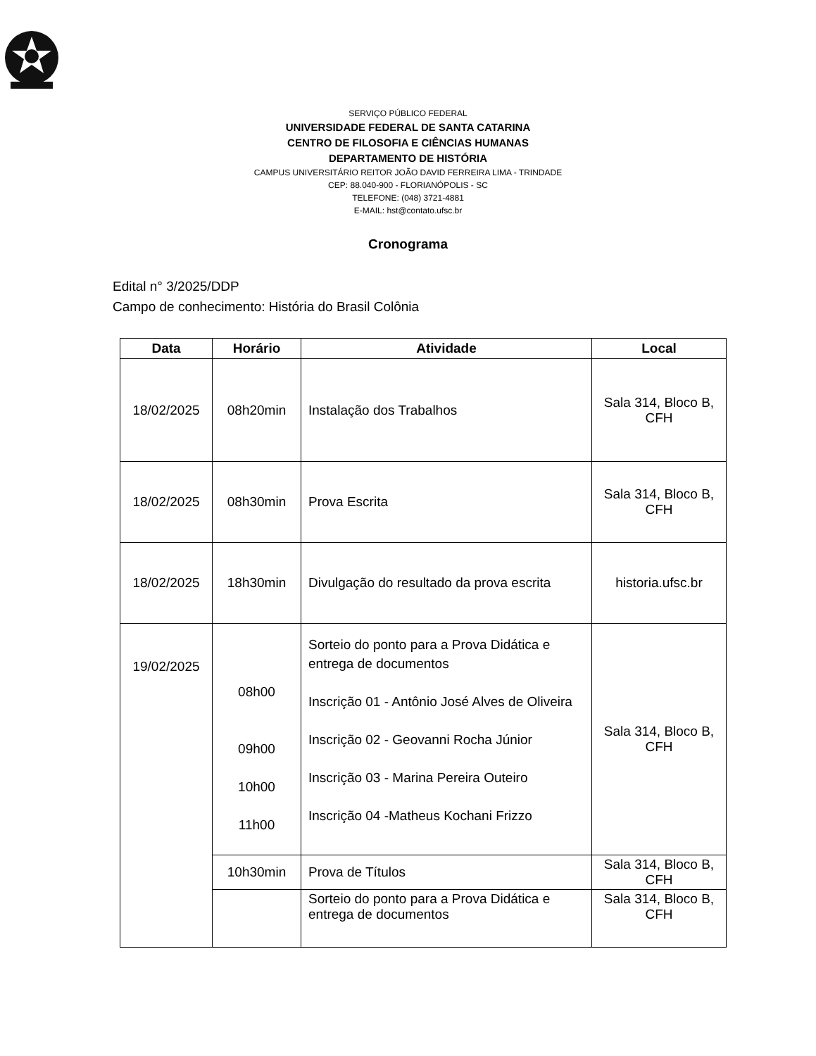SERVIÇO PÚBLICO FEDERAL
UNIVERSIDADE FEDERAL DE SANTA CATARINA
CENTRO DE FILOSOFIA E CIÊNCIAS HUMANAS
DEPARTAMENTO DE HISTÓRIA
CAMPUS UNIVERSITÁRIO REITOR JOÃO DAVID FERREIRA LIMA - TRINDADE
CEP: 88.040-900 - FLORIANÓPOLIS - SC
TELEFONE: (048) 3721-4881
E-MAIL: hst@contato.ufsc.br
Cronograma
Edital n° 3/2025/DDP
Campo de conhecimento: História do Brasil Colônia
| Data | Horário | Atividade | Local |
| --- | --- | --- | --- |
| 18/02/2025 | 08h20min | Instalação dos Trabalhos | Sala 314, Bloco B, CFH |
| 18/02/2025 | 08h30min | Prova Escrita | Sala 314, Bloco B, CFH |
| 18/02/2025 | 18h30min | Divulgação do resultado da prova escrita | historia.ufsc.br |
| 19/02/2025 | 08h00 09h00 10h00 11h00 | Sorteio do ponto para a Prova Didática e entrega de documentos Inscrição 01 - Antônio José Alves de Oliveira Inscrição 02 - Geovanni Rocha Júnior Inscrição 03 - Marina Pereira Outeiro Inscrição 04 -Matheus Kochani Frizzo | Sala 314, Bloco B, CFH |
| | 10h30min | Prova de Títulos | Sala 314, Bloco B, CFH |
| | | Sorteio do ponto para a Prova Didática e entrega de documentos | Sala 314, Bloco B, CFH |